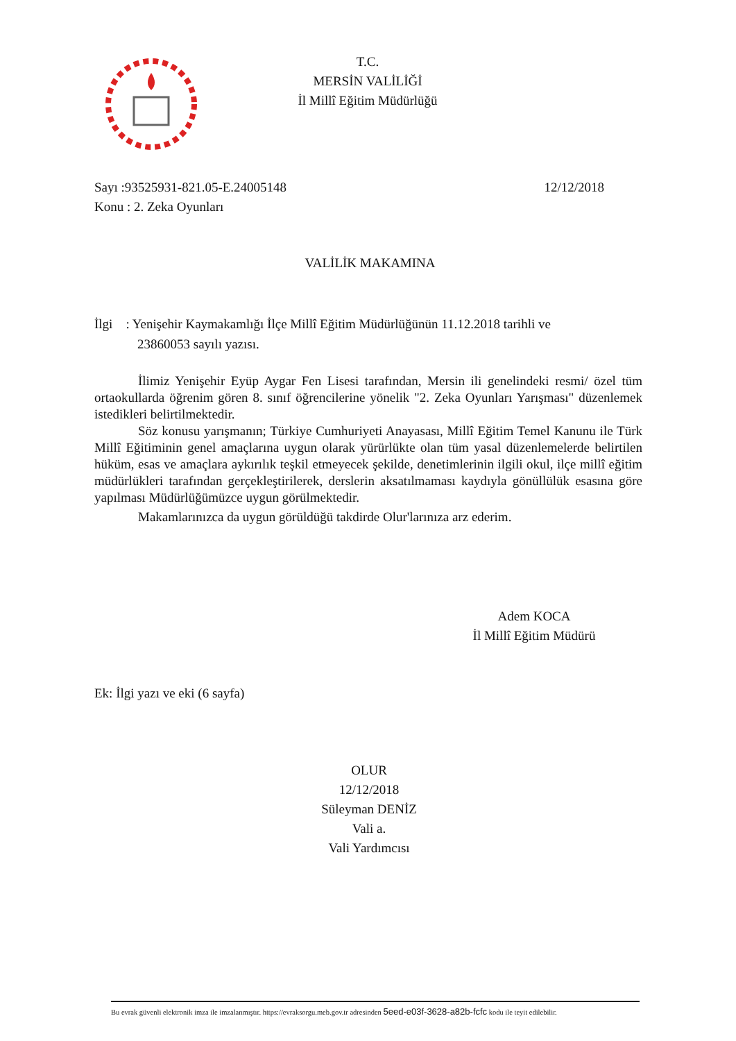T.C.
MERSİN VALİLİĞİ
İl Millî Eğitim Müdürlüğü
Sayı :93525931-821.05-E.24005148 12/12/2018
Konu : 2. Zeka Oyunları
VALİLİK MAKAMINA
İlgi : Yenişehir Kaymakamlığı İlçe Millî Eğitim Müdürlüğünün 11.12.2018 tarihli ve
23860053 sayılı yazısı.
İlimiz Yenişehir Eyüp Aygar Fen Lisesi tarafından, Mersin ili genelindeki resmi/ özel tüm ortaokullarda öğrenim gören 8. sınıf öğrencilerine yönelik "2. Zeka Oyunları Yarışması" düzenlemek istedikleri belirtilmektedir.
Söz konusu yarışmanın; Türkiye Cumhuriyeti Anayasası, Millî Eğitim Temel Kanunu ile Türk Millî Eğitiminin genel amaçlarına uygun olarak yürürlükte olan tüm yasal düzenlemelerde belirtilen hüküm, esas ve amaçlara aykırılık teşkil etmeyecek şekilde, denetimlerinin ilgili okul, ilçe millî eğitim müdürlükleri tarafından gerçekleştirilerek, derslerin aksatılmaması kaydıyla gönüllülük esasına göre yapılması Müdürlüğümüzce uygun görülmektedir.
Makamlarınızca da uygun görüldüğü takdirde Olur'larınıza arz ederim.
Adem KOCA
İl Millî Eğitim Müdürü
Ek: İlgi yazı ve eki (6 sayfa)
OLUR
12/12/2018
Süleyman DENİZ
Vali a.
Vali Yardımcısı
Bu evrak güvenli elektronik imza ile imzalanmıştır. https://evraksorgu.meb.gov.tr adresinden 5eed-e03f-3628-a82b-fcfc kodu ile teyit edilebilir.